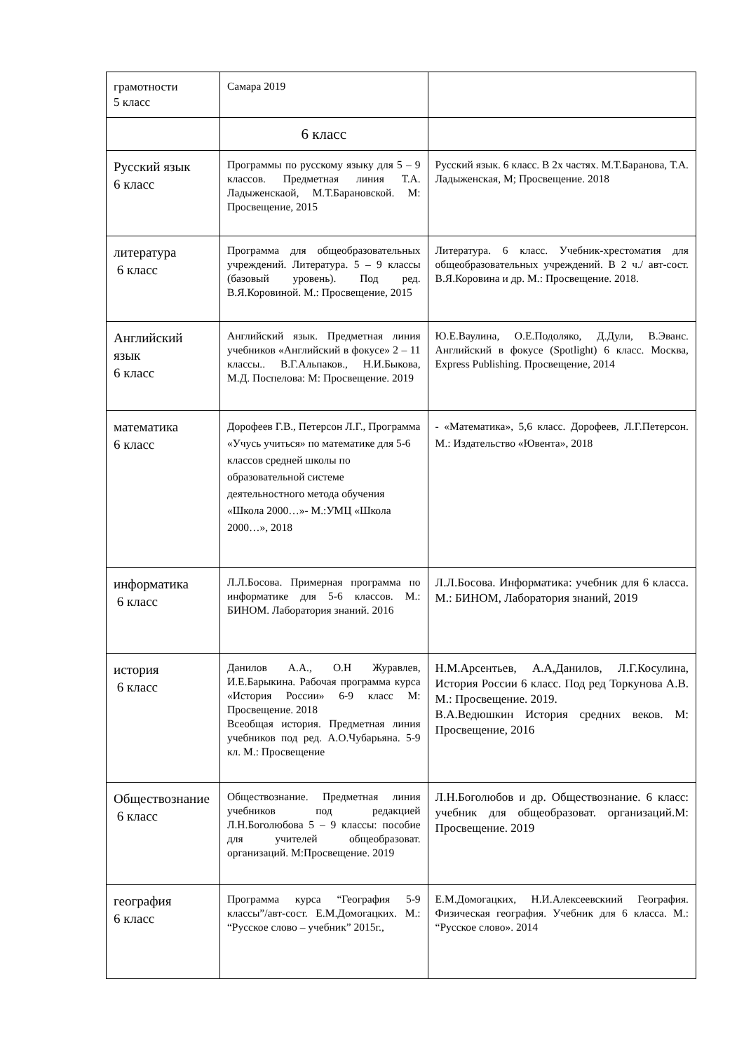| грамотности 5 класс | Самара 2019 | |
| | 6 класс | |
| Русский язык 6 класс | Программы по русскому языку для 5 – 9 классов. Предметная линия Т.А. Ладыженскаой, М.Т.Барановской. М: Просвещение, 2015 | Русский язык. 6 класс. В 2х частях. М.Т.Баранова, Т.А. Ладыженская, М; Просвещение. 2018 |
| литература 6 класс | Программа для общеобразовательных учреждений. Литература. 5 – 9 классы (базовый уровень). Под ред. В.Я.Коровиной. М.: Просвещение, 2015 | Литература. 6 класс. Учебник-хрестоматия для общеобразовательных учреждений. В 2 ч./ авт-сост. В.Я.Коровина и др. М.: Просвещение. 2018. |
| Английский язык 6 класс | Английский язык. Предметная линия учебников «Английский в фокусе» 2 – 11 классы.. В.Г.Альпаков., Н.И.Быкова, М.Д. Поспелова: М: Просвещение. 2019 | Ю.Е.Ваулина, О.Е.Подоляко, Д.Дули, В.Эванс. Английский в фокусе (Spotlight) 6 класс. Москва, Express Publishing. Просвещение, 2014 |
| математика 6 класс | Дорофеев Г.В., Петерсон Л.Г., Программа «Учусь учиться» по математике для 5-6 классов средней школы по образовательной системе деятельностного метода обучения «Школа 2000…»- М.:УМЦ «Школа 2000…», 2018 | - «Математика», 5,6 класс. Дорофеев, Л.Г.Петерсон. М.: Издательство «Ювента», 2018 |
| информатика 6 класс | Л.Л.Босова. Примерная программа по информатике для 5-6 классов. М.: БИНОМ. Лаборатория знаний. 2016 | Л.Л.Босова. Информатика: учебник для 6 класса. М.: БИНОМ, Лаборатория знаний, 2019 |
| история 6 класс | Данилов А.А., О.Н Журавлев, И.Е.Барыкина. Рабочая программа курса «История России» 6-9 класс М: Просвещение. 2018 Всеобщая история. Предметная линия учебников под ред. А.О.Чубарьяна. 5-9 кл. М.: Просвещение | Н.М.Арсентьев, А.А,Данилов, Л.Г.Косулина, История России 6 класс. Под ред Торкунова А.В. М.: Просвещение. 2019. В.А.Ведюшкин История средних веков. М: Просвещение, 2016 |
| Обществознание 6 класс | Обществознание. Предметная линия учебников под редакцией Л.Н.Боголюбова 5 – 9 классы: пособие для учителей общеобразоват. организаций. М:Просвещение. 2019 | Л.Н.Боголюбов и др. Обществознание. 6 класс: учебник для общеобразоват. организаций.М: Просвещение. 2019 |
| география 6 класс | Программа курса “География 5-9 классы”/авт-сост. Е.М.Домогацких. М.: “Русское слово – учебник” 2015г., | Е.М.Домогацких, Н.И.Алексеевскиий География. Физическая география. Учебник для 6 класса. М.: “Русское слово». 2014 |